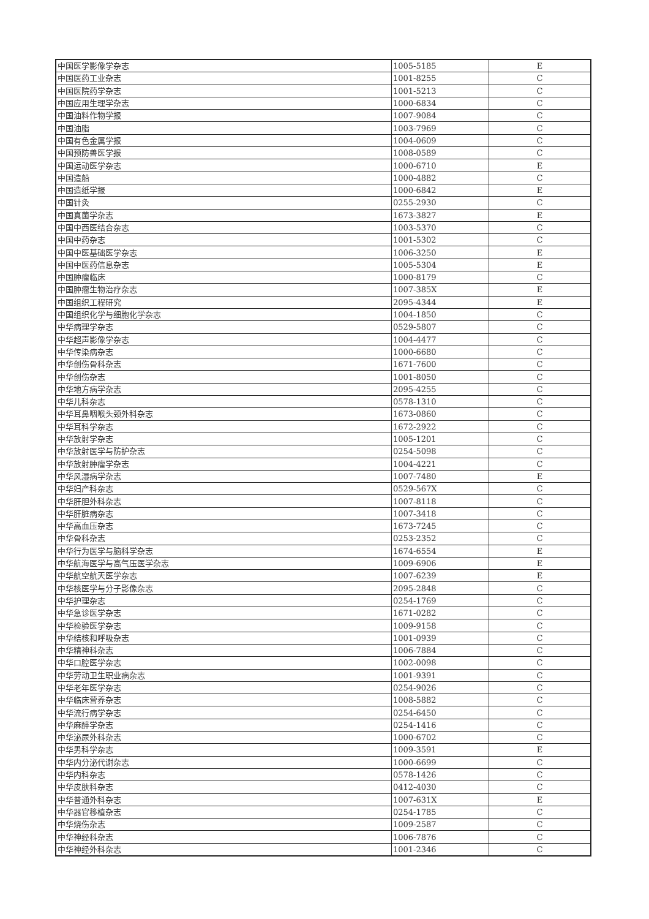| 中国医学影像学杂志 | 1005-5185 | E |
| 中国医药工业杂志 | 1001-8255 | C |
| 中国医院药学杂志 | 1001-5213 | C |
| 中国应用生理学杂志 | 1000-6834 | C |
| 中国油料作物学报 | 1007-9084 | C |
| 中国油脂 | 1003-7969 | C |
| 中国有色金属学报 | 1004-0609 | C |
| 中国预防兽医学报 | 1008-0589 | C |
| 中国运动医学杂志 | 1000-6710 | E |
| 中国造船 | 1000-4882 | C |
| 中国造纸学报 | 1000-6842 | E |
| 中国针灸 | 0255-2930 | C |
| 中国真菌学杂志 | 1673-3827 | E |
| 中国中西医结合杂志 | 1003-5370 | C |
| 中国中药杂志 | 1001-5302 | C |
| 中国中医基础医学杂志 | 1006-3250 | E |
| 中国中医药信息杂志 | 1005-5304 | E |
| 中国肿瘤临床 | 1000-8179 | C |
| 中国肿瘤生物治疗杂志 | 1007-385X | E |
| 中国组织工程研究 | 2095-4344 | E |
| 中国组织化学与细胞化学杂志 | 1004-1850 | C |
| 中华病理学杂志 | 0529-5807 | C |
| 中华超声影像学杂志 | 1004-4477 | C |
| 中华传染病杂志 | 1000-6680 | C |
| 中华创伤骨科杂志 | 1671-7600 | C |
| 中华创伤杂志 | 1001-8050 | C |
| 中华地方病学杂志 | 2095-4255 | C |
| 中华儿科杂志 | 0578-1310 | C |
| 中华耳鼻咽喉头颈外科杂志 | 1673-0860 | C |
| 中华耳科学杂志 | 1672-2922 | C |
| 中华放射学杂志 | 1005-1201 | C |
| 中华放射医学与防护杂志 | 0254-5098 | C |
| 中华放射肿瘤学杂志 | 1004-4221 | C |
| 中华风湿病学杂志 | 1007-7480 | E |
| 中华妇产科杂志 | 0529-567X | C |
| 中华肝胆外科杂志 | 1007-8118 | C |
| 中华肝脏病杂志 | 1007-3418 | C |
| 中华高血压杂志 | 1673-7245 | C |
| 中华骨科杂志 | 0253-2352 | C |
| 中华行为医学与脑科学杂志 | 1674-6554 | E |
| 中华航海医学与高气压医学杂志 | 1009-6906 | E |
| 中华航空航天医学杂志 | 1007-6239 | E |
| 中华核医学与分子影像杂志 | 2095-2848 | C |
| 中华护理杂志 | 0254-1769 | C |
| 中华急诊医学杂志 | 1671-0282 | C |
| 中华检验医学杂志 | 1009-9158 | C |
| 中华结核和呼吸杂志 | 1001-0939 | C |
| 中华精神科杂志 | 1006-7884 | C |
| 中华口腔医学杂志 | 1002-0098 | C |
| 中华劳动卫生职业病杂志 | 1001-9391 | C |
| 中华老年医学杂志 | 0254-9026 | C |
| 中华临床营养杂志 | 1008-5882 | C |
| 中华流行病学杂志 | 0254-6450 | C |
| 中华麻醉学杂志 | 0254-1416 | C |
| 中华泌尿外科杂志 | 1000-6702 | C |
| 中华男科学杂志 | 1009-3591 | E |
| 中华内分泌代谢杂志 | 1000-6699 | C |
| 中华内科杂志 | 0578-1426 | C |
| 中华皮肤科杂志 | 0412-4030 | C |
| 中华普通外科杂志 | 1007-631X | E |
| 中华器官移植杂志 | 0254-1785 | C |
| 中华烧伤杂志 | 1009-2587 | C |
| 中华神经科杂志 | 1006-7876 | C |
| 中华神经外科杂志 | 1001-2346 | C |